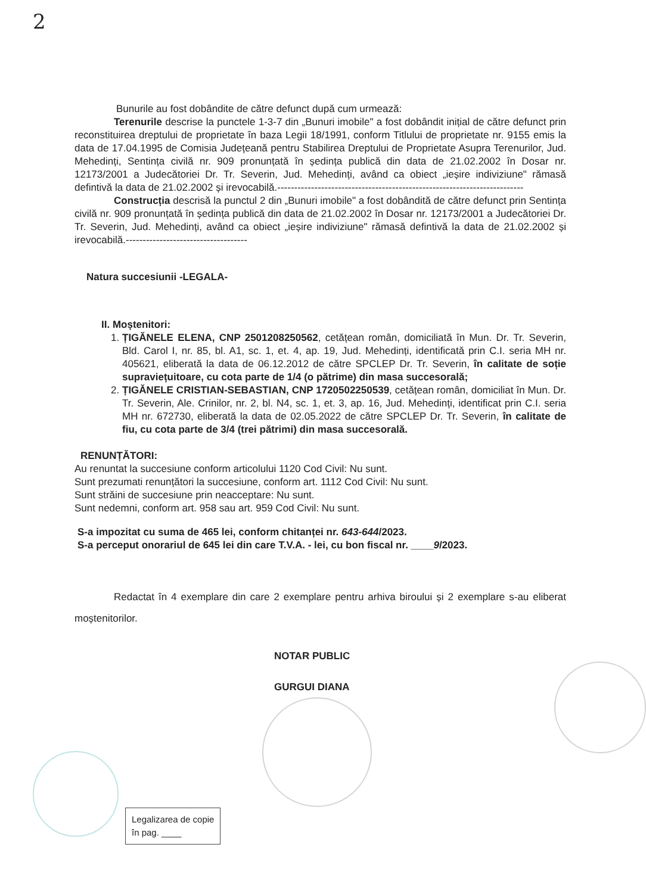2
Bunurile au fost dobândite de către defunct după cum urmează:
Terenurile descrise la punctele 1-3-7 din „Bunuri imobile" a fost dobândit inițial de către defunct prin reconstituirea dreptului de proprietate în baza Legii 18/1991, conform Titlului de proprietate nr. 9155 emis la data de 17.04.1995 de Comisia Județeană pentru Stabilirea Dreptului de Proprietate Asupra Terenurilor, Jud. Mehedinți, Sentința civilă nr. 909 pronunțată în ședința publică din data de 21.02.2002 în Dosar nr. 12173/2001 a Judecătoriei Dr. Tr. Severin, Jud. Mehedinți, având ca obiect „ieșire indiviziune" rămasă defintivă la data de 21.02.2002 și irevocabilă.-------------------------------------------------------------------------
Construcția descrisă la punctul 2 din „Bunuri imobile" a fost dobândită de către defunct prin Sentința civilă nr. 909 pronunțată în ședința publică din data de 21.02.2002 în Dosar nr. 12173/2001 a Judecătoriei Dr. Tr. Severin, Jud. Mehedinți, având ca obiect „ieșire indiviziune" rămasă defintivă la data de 21.02.2002 și irevocabilă.------------------------------------
Natura succesiunii -LEGALA-
II. Moștenitori:
1. ȚIGĂNELE ELENA, CNP 2501208250562, cetățean român, domiciliată în Mun. Dr. Tr. Severin, Bld. Carol I, nr. 85, bl. A1, sc. 1, et. 4, ap. 19, Jud. Mehedinți, identificată prin C.I. seria MH nr. 405621, eliberată la data de 06.12.2012 de către SPCLEP Dr. Tr. Severin, în calitate de soție supraviețuitoare, cu cota parte de 1/4 (o pătrime) din masa succesorală;
2. ȚIGĂNELE CRISTIAN-SEBASTIAN, CNP 1720502250539, cetățean român, domiciliat în Mun. Dr. Tr. Severin, Ale. Crinilor, nr. 2, bl. N4, sc. 1, et. 3, ap. 16, Jud. Mehedinți, identificat prin C.I. seria MH nr. 672730, eliberată la data de 02.05.2022 de către SPCLEP Dr. Tr. Severin, în calitate de fiu, cu cota parte de 3/4 (trei pătrimi) din masa succesorală.
RENUNȚĂTORI:
Au renuntat la succesiune conform articolului 1120 Cod Civil: Nu sunt.
Sunt prezumati renunțători la succesiune, conform art. 1112 Cod Civil: Nu sunt.
Sunt străini de succesiune prin neacceptare: Nu sunt.
Sunt nedemni, conform art. 958 sau art. 959 Cod Civil: Nu sunt.
S-a impozitat cu suma de 465 lei, conform chitanței nr. 643-644/2023.
S-a perceput onorariul de 645 lei din care T.V.A. - lei, cu bon fiscal nr. ____9/2023.
Redactat în 4 exemplare din care 2 exemplare pentru arhiva biroului și 2 exemplare s-au eliberat moștenitorilor.
NOTAR PUBLIC
GURGUI DIANA
Legalizarea de copie
în pag. ____